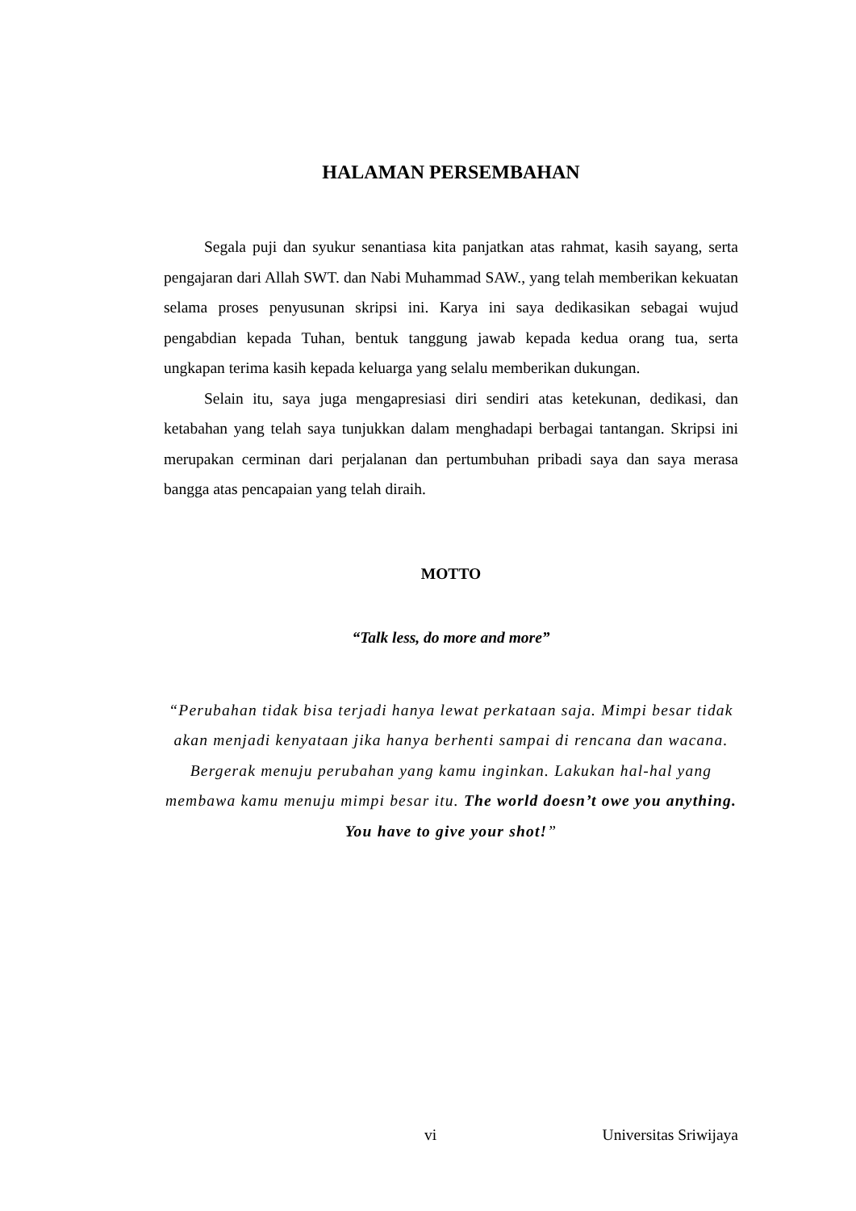HALAMAN PERSEMBAHAN
Segala puji dan syukur senantiasa kita panjatkan atas rahmat, kasih sayang, serta pengajaran dari Allah SWT. dan Nabi Muhammad SAW., yang telah memberikan kekuatan selama proses penyusunan skripsi ini. Karya ini saya dedikasikan sebagai wujud pengabdian kepada Tuhan, bentuk tanggung jawab kepada kedua orang tua, serta ungkapan terima kasih kepada keluarga yang selalu memberikan dukungan.
Selain itu, saya juga mengapresiasi diri sendiri atas ketekunan, dedikasi, dan ketabahan yang telah saya tunjukkan dalam menghadapi berbagai tantangan. Skripsi ini merupakan cerminan dari perjalanan dan pertumbuhan pribadi saya dan saya merasa bangga atas pencapaian yang telah diraih.
MOTTO
“Talk less, do more and more”
“Perubahan tidak bisa terjadi hanya lewat perkataan saja. Mimpi besar tidak akan menjadi kenyataan jika hanya berhenti sampai di rencana dan wacana. Bergerak menuju perubahan yang kamu inginkan. Lakukan hal-hal yang membawa kamu menuju mimpi besar itu. The world doesn’t owe you anything. You have to give your shot!”
vi Universitas Sriwijaya